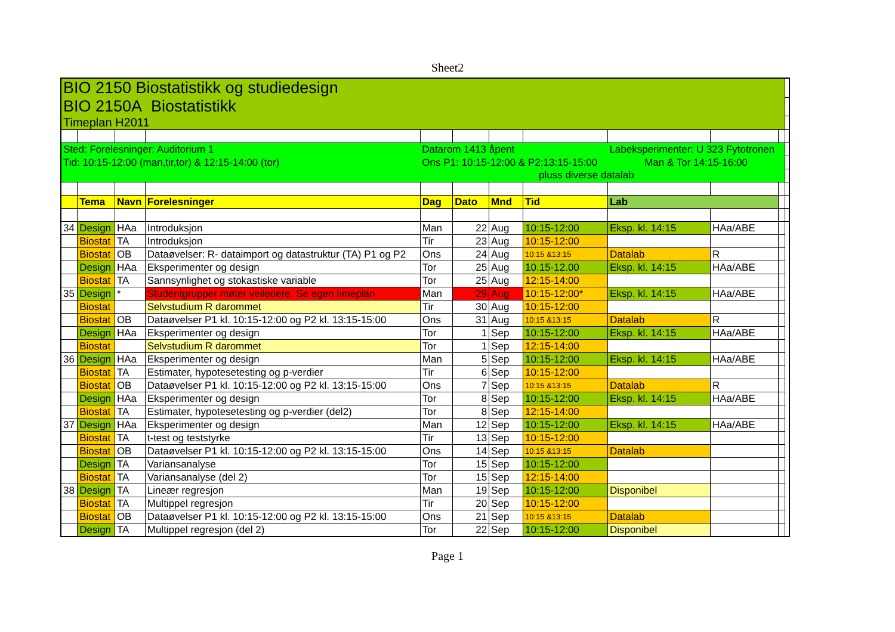Sheet2
| BIO 2150 Biostatistikk og studiedesign | | | | | | | | | | | |
| BIO 2150A Biostatistikk | | | | | | | | | | | |
| Timeplan H2011 | | | | | | | | | | | |
| Sted: Forelesninger: Auditorium 1 | | | | Datarom 1413 åpent | | | | Labeksperimenter: U 323 Fytotronen | | | |
| Tid: 10:15-12:00 (man,tir,tor) & 12:15-14:00 (tor) | | | | Ons P1: 10:15-12:00 & P2:13:15-15:00 | | | | Man & Tor 14:15-16:00 | | | |
| pluss diverse datalab | | | | | | | | | | | |
| | Tema | Navn | Forelesninger | Dag | Dato | Mnd | Tid | Lab | | | |
| 34 | Design | HAa | Introduksjon | Man | 22 | Aug | 10:15-12:00 | Eksp. kl. 14:15 | HAa/ABE | | |
| | Biostat | TA | Introduksjon | Tir | 23 | Aug | 10:15-12:00 | | | | |
| | Biostat | OB | Dataøvelser: R- dataimport og datastruktur (TA) P1 og P2 | Ons | 24 | Aug | 10:15 &13:15 | Datalab | R | | |
| | Design | HAa | Eksperimenter og design | Tor | 25 | Aug | 10.15-12.00 | Eksp. kl. 14:15 | HAa/ABE | | |
| | Biostat | TA | Sannsynlighet og stokastiske variable | Tor | 25 | Aug | 12:15-14:00 | | | | |
| 35 | Design | * | Studentgrupper møter veiledere. Se egen timeplan | Man | 29 | Aug | 10:15-12:00* | Eksp. kl. 14:15 | HAa/ABE | | |
| | Biostat | | Selvstudium R darommet | Tir | 30 | Aug | 10:15-12:00 | | | | |
| | Biostat | OB | Dataøvelser P1 kl. 10:15-12:00 og P2 kl. 13:15-15:00 | Ons | 31 | Aug | 10:15 &13:15 | Datalab | R | | |
| | Design | HAa | Eksperimenter og design | Tor | 1 | Sep | 10:15-12:00 | Eksp. kl. 14:15 | HAa/ABE | | |
| | Biostat | | Selvstudium R darommet | Tor | 1 | Sep | 12:15-14:00 | | | | |
| 36 | Design | HAa | Eksperimenter og design | Man | 5 | Sep | 10:15-12:00 | Eksp. kl. 14:15 | HAa/ABE | | |
| | Biostat | TA | Estimater, hypotesetesting og p-verdier | Tir | 6 | Sep | 10:15-12:00 | | | | |
| | Biostat | OB | Dataøvelser P1 kl. 10:15-12:00 og P2 kl. 13:15-15:00 | Ons | 7 | Sep | 10:15 &13:15 | Datalab | R | | |
| | Design | HAa | Eksperimenter og design | Tor | 8 | Sep | 10:15-12:00 | Eksp. kl. 14:15 | HAa/ABE | | |
| | Biostat | TA | Estimater, hypotesetesting og p-verdier (del2) | Tor | 8 | Sep | 12:15-14:00 | | | | |
| 37 | Design | HAa | Eksperimenter og design | Man | 12 | Sep | 10:15-12:00 | Eksp. kl. 14:15 | HAa/ABE | | |
| | Biostat | TA | t-test og teststyrke | Tir | 13 | Sep | 10:15-12:00 | | | | |
| | Biostat | OB | Dataøvelser P1 kl. 10:15-12:00 og P2 kl. 13:15-15:00 | Ons | 14 | Sep | 10:15 &13:15 | Datalab | | | |
| | Design | TA | Variansanalyse | Tor | 15 | Sep | 10:15-12:00 | | | | |
| | Biostat | TA | Variansanalyse (del 2) | Tor | 15 | Sep | 12:15-14:00 | | | | |
| 38 | Design | TA | Lineær regresjon | Man | 19 | Sep | 10:15-12:00 | Disponibel | | | |
| | Biostat | TA | Multippel regresjon | Tir | 20 | Sep | 10:15-12:00 | | | | |
| | Biostat | OB | Dataøvelser P1 kl. 10:15-12:00 og P2 kl. 13:15-15:00 | Ons | 21 | Sep | 10:15 &13:15 | Datalab | | | |
| | Design | TA | Multippel regresjon (del 2) | Tor | 22 | Sep | 10:15-12:00 | Disponibel | | | |
Page 1